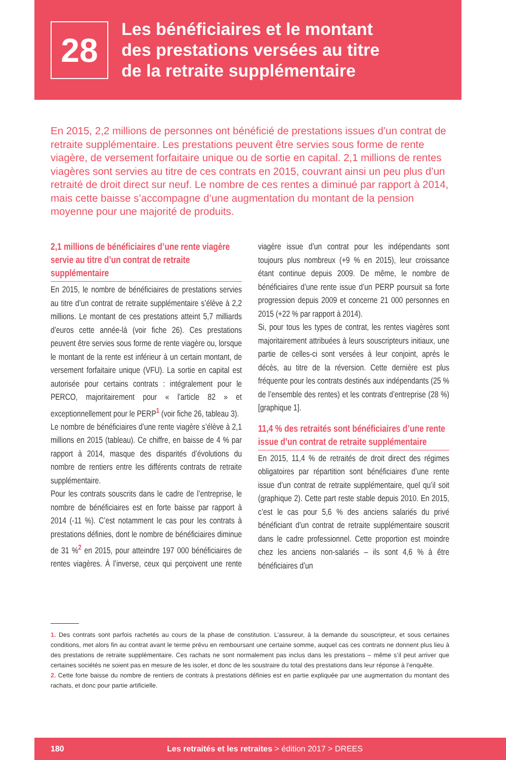28
Les bénéficiaires et le montant
des prestations versées au titre
de la retraite supplémentaire
En 2015, 2,2 millions de personnes ont bénéficié de prestations issues d’un contrat de retraite supplémentaire. Les prestations peuvent être servies sous forme de rente viagère, de versement forfaitaire unique ou de sortie en capital. 2,1 millions de rentes viagères sont servies au titre de ces contrats en 2015, couvrant ainsi un peu plus d’un retraité de droit direct sur neuf. Le nombre de ces rentes a diminué par rapport à 2014, mais cette baisse s’accompagne d’une augmentation du montant de la pension moyenne pour une majorité de produits.
2,1 millions de bénéficiaires d’une rente viagère servie au titre d’un contrat de retraite supplémentaire
En 2015, le nombre de bénéficiaires de prestations servies au titre d’un contrat de retraite supplémentaire s’élève à 2,2 millions. Le montant de ces prestations atteint 5,7 milliards d’euros cette année-là (voir fiche 26). Ces prestations peuvent être servies sous forme de rente viagère ou, lorsque le montant de la rente est inférieur à un certain montant, de versement forfaitaire unique (VFU). La sortie en capital est autorisée pour certains contrats : intégralement pour le PERCO, majoritairement pour « l’article 82 » et exceptionnellement pour le PERP<sup>1</sup> (voir fiche 26, tableau 3).
Le nombre de bénéficiaires d’une rente viagère s’élève à 2,1 millions en 2015 (tableau). Ce chiffre, en baisse de 4 % par rapport à 2014, masque des disparités d’évolutions du nombre de rentiers entre les différents contrats de retraite supplémentaire.
Pour les contrats souscrits dans le cadre de l’entreprise, le nombre de bénéficiaires est en forte baisse par rapport à 2014 (-11 %). C’est notamment le cas pour les contrats à prestations définies, dont le nombre de bénéficiaires diminue de 31 %<sup>2</sup> en 2015, pour atteindre 197 000 bénéficiaires de rentes viagères. À l’inverse, ceux qui perçoivent une rente viagère issue d’un contrat pour les indépendants sont toujours plus nombreux (+9 % en 2015), leur croissance étant continue depuis 2009. De même, le nombre de bénéficiaires d’une rente issue d’un PERP poursuit sa forte progression depuis 2009 et concerne 21 000 personnes en 2015 (+22 % par rapport à 2014).
Si, pour tous les types de contrat, les rentes viagères sont majoritairement attribuées à leurs souscripteurs initiaux, une partie de celles-ci sont versées à leur conjoint, après le décès, au titre de la réversion. Cette dernière est plus fréquente pour les contrats destinés aux indépendants (25 % de l’ensemble des rentes) et les contrats d’entreprise (28 %) [graphique 1].
11,4 % des retraités sont bénéficiaires d’une rente issue d’un contrat de retraite supplémentaire
En 2015, 11,4 % de retraités de droit direct des régimes obligatoires par répartition sont bénéficiaires d’une rente issue d’un contrat de retraite supplémentaire, quel qu’il soit (graphique 2). Cette part reste stable depuis 2010. En 2015, c’est le cas pour 5,6 % des anciens salariés du privé bénéficiant d’un contrat de retraite supplémentaire souscrit dans le cadre professionnel. Cette proportion est moindre chez les anciens non-salariés – ils sont 4,6 % à être bénéficiaires d’un
1. Des contrats sont parfois rachetés au cours de la phase de constitution. L’assureur, à la demande du souscripteur, et sous certaines conditions, met alors fin au contrat avant le terme prévu en remboursant une certaine somme, auquel cas ces contrats ne donnent plus lieu à des prestations de retraite supplémentaire. Ces rachats ne sont normalement pas inclus dans les prestations – même s’il peut arriver que certaines sociétés ne soient pas en mesure de les isoler, et donc de les soustraire du total des prestations dans leur réponse à l’enquête.
2. Cette forte baisse du nombre de rentiers de contrats à prestations définies est en partie expliquée par une augmentation du montant des rachats, et donc pour partie artificielle.
180 Les retraités et les retraites > édition 2017 > DREES